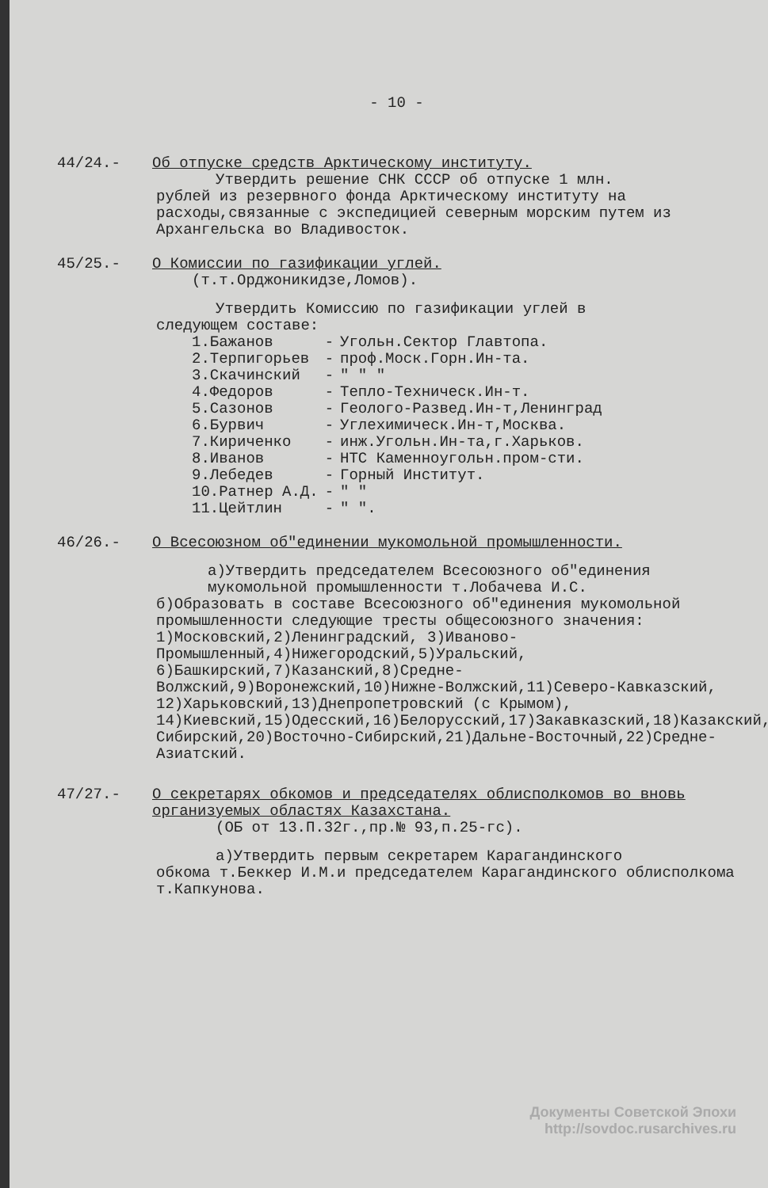- 10 -
44/24.- Об отпуске средств Арктическому институту.
Утвердить решение СНК СССР об отпуске 1 млн.
рублей из резервного фонда Арктическому институту на расходы,связанные с экспедицией северным морским путем из Архангельска во Владивосток.
45/25.- О Комиссии по газификации углей.
(т.т.Орджоникидзе,Ломов).
Утвердить Комиссию по газификации углей в
следующем составе:
| 1.Бажанов | - | Угольн.Сектор Главтопа. |
| 2.Терпигорьев | - | проф.Моск.Горн.Ин-та. |
| 3.Скачинский | - | " " " |
| 4.Федоров | - | Тепло-Техническ.Ин-т. |
| 5.Сазонов | - | Геолого-Развед.Ин-т,Ленинград |
| 6.Бурвич | - | Углехимическ.Ин-т,Москва. |
| 7.Кириченко | - | инж.Угольн.Ин-та,г.Харьков. |
| 8.Иванов | - | НТС Каменноугольн.пром-сти. |
| 9.Лебедев | - | Горный Институт. |
| 10.Ратнер А.Д. | - | " " |
| 11.Цейтлин | - | " ". |
46/26.- О Всесоюзном об"единении мукомольной промышленности.
а)Утвердить председателем Всесоюзного об"единения мукомольной промышленности т.Лобачева И.С.
б)Образовать в составе Всесоюзного об"единения мукомольной промышленности следующие тресты общесоюзного значения: 1)Московский,2)Ленинградский, 3)Иваново-Промышленный,4)Нижегородский,5)Уральский, 6)Башкирский,7)Казанский,8)Средне-Волжский,9)Воронежский,10)Нижне-Волжский,11)Северо-Кавказский, 12)Харьковский,13)Днепропетровский (с Крымом), 14)Киевский,15)Одесский,16)Белорусский,17)Закавказский,18)Казакский,19)Западно-Сибирский,20)Восточно-Сибирский,21)Дальне-Восточный,22)Средне-Азиатский.
47/27.- О секретарях обкомов и председателях облисполкомов во вновь организуемых областях Казахстана.
(ОБ от 13.П.32г.,пр.№ 93,п.25-гс).
а)Утвердить первым секретарем Карагандинского
обкома т.Беккер И.М.и председателем Карагандинского облисполкома т.Капкунова.
Документы Советской Эпохи
http://sovdoc.rusarchives.ru